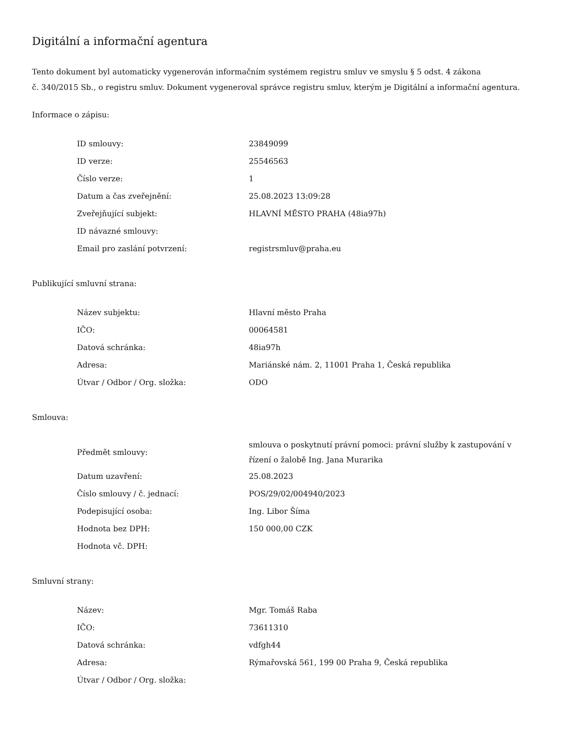Digitální a informační agentura
Tento dokument byl automaticky vygenerován informačním systémem registru smluv ve smyslu § 5 odst. 4 zákona
č. 340/2015 Sb., o registru smluv. Dokument vygeneroval správce registru smluv, kterým je Digitální a informační agentura.
Informace o zápisu:
| ID smlouvy: | 23849099 |
| ID verze: | 25546563 |
| Číslo verze: | 1 |
| Datum a čas zveřejnění: | 25.08.2023 13:09:28 |
| Zveřejňující subjekt: | HLAVNÍ MĚSTO PRAHA (48ia97h) |
| ID návazné smlouvy: | |
| Email pro zaslání potvrzení: | registrsmluv@praha.eu |
Publikující smluvní strana:
| Název subjektu: | Hlavní město Praha |
| IČO: | 00064581 |
| Datová schránka: | 48ia97h |
| Adresa: | Mariánské nám. 2, 11001 Praha 1, Česká republika |
| Útvar / Odbor / Org. složka: | ODO |
Smlouva:
| Předmět smlouvy: | smlouva o poskytnutí právní pomoci: právní služby k zastupování v řízení o žalobě Ing. Jana Murarika |
| Datum uzavření: | 25.08.2023 |
| Číslo smlouvy / č. jednací: | POS/29/02/004940/2023 |
| Podepisující osoba: | Ing. Libor Šíma |
| Hodnota bez DPH: | 150 000,00 CZK |
| Hodnota vč. DPH: | |
Smluvní strany:
| Název: | Mgr. Tomáš Raba |
| IČO: | 73611310 |
| Datová schránka: | vdfgh44 |
| Adresa: | Rýmařovská 561, 199 00 Praha 9, Česká republika |
| Útvar / Odbor / Org. složka: | |